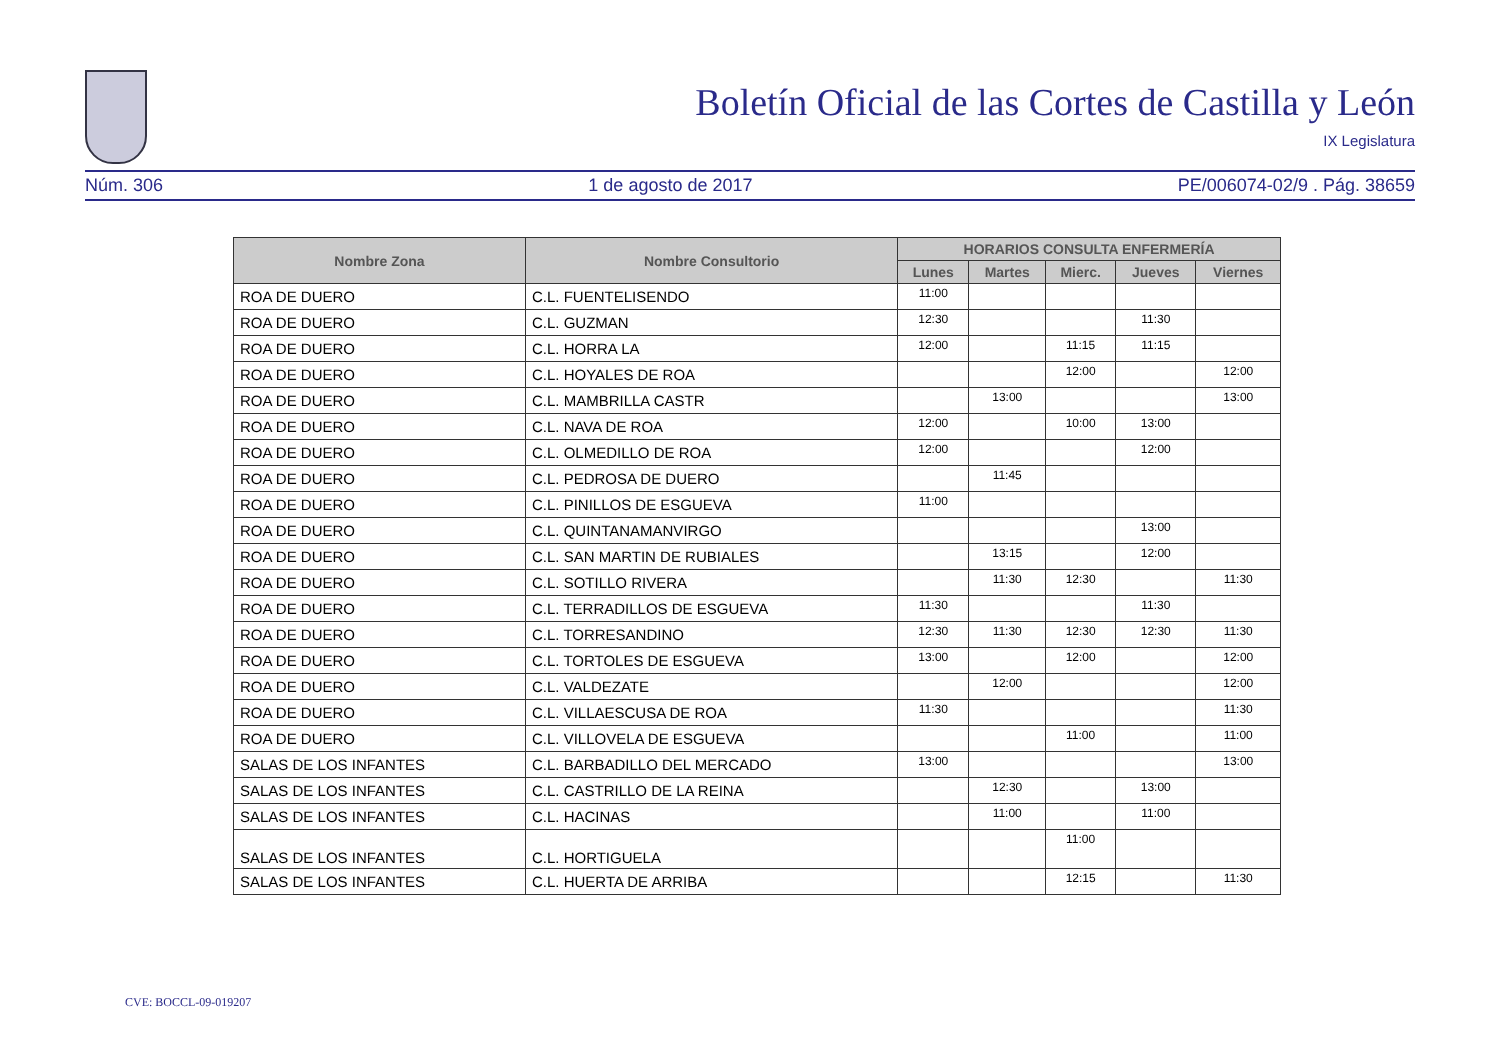Boletín Oficial de las Cortes de Castilla y León
IX Legislatura
Núm. 306 1 de agosto de 2017 PE/006074-02/9 . Pág. 38659
| Nombre Zona | Nombre Consultorio | HORARIOS CONSULTA ENFERMERÍA | | | | |
| --- | --- | --- | --- | --- | --- | --- |
| | | Lunes | Martes | Mierc. | Jueves | Viernes |
| ROA DE DUERO | C.L. FUENTELISENDO | 11:00 | | | | |
| ROA DE DUERO | C.L. GUZMAN | 12:30 | | | 11:30 | |
| ROA DE DUERO | C.L. HORRA LA | 12:00 | | 11:15 | 11:15 | |
| ROA DE DUERO | C.L. HOYALES DE ROA | | | 12:00 | | 12:00 |
| ROA DE DUERO | C.L. MAMBRILLA CASTR | | 13:00 | | | 13:00 |
| ROA DE DUERO | C.L. NAVA DE ROA | 12:00 | | 10:00 | 13:00 | |
| ROA DE DUERO | C.L. OLMEDILLO DE ROA | 12:00 | | | 12:00 | |
| ROA DE DUERO | C.L. PEDROSA DE DUERO | | 11:45 | | | |
| ROA DE DUERO | C.L. PINILLOS DE ESGUEVA | 11:00 | | | | |
| ROA DE DUERO | C.L. QUINTANAMANVIRGO | | | | 13:00 | |
| ROA DE DUERO | C.L. SAN MARTIN DE RUBIALES | | 13:15 | | 12:00 | |
| ROA DE DUERO | C.L. SOTILLO RIVERA | | 11:30 | 12:30 | | 11:30 |
| ROA DE DUERO | C.L. TERRADILLOS DE ESGUEVA | 11:30 | | | 11:30 | |
| ROA DE DUERO | C.L. TORRESANDINO | 12:30 | 11:30 | 12:30 | 12:30 | 11:30 |
| ROA DE DUERO | C.L. TORTOLES DE ESGUEVA | 13:00 | | 12:00 | | 12:00 |
| ROA DE DUERO | C.L. VALDEZATE | | 12:00 | | | 12:00 |
| ROA DE DUERO | C.L. VILLAESCUSA DE ROA | 11:30 | | | | 11:30 |
| ROA DE DUERO | C.L. VILLOVELA DE ESGUEVA | | | 11:00 | | 11:00 |
| SALAS DE LOS INFANTES | C.L. BARBADILLO DEL MERCADO | 13:00 | | | | 13:00 |
| SALAS DE LOS INFANTES | C.L. CASTRILLO DE LA REINA | | 12:30 | | 13:00 | |
| SALAS DE LOS INFANTES | C.L. HACINAS | | 11:00 | | 11:00 | |
| SALAS DE LOS INFANTES | C.L. HORTIGUELA | | | 11:00 | | |
| SALAS DE LOS INFANTES | C.L. HUERTA DE ARRIBA | | | 12:15 | | 11:30 |
CVE: BOCCL-09-019207